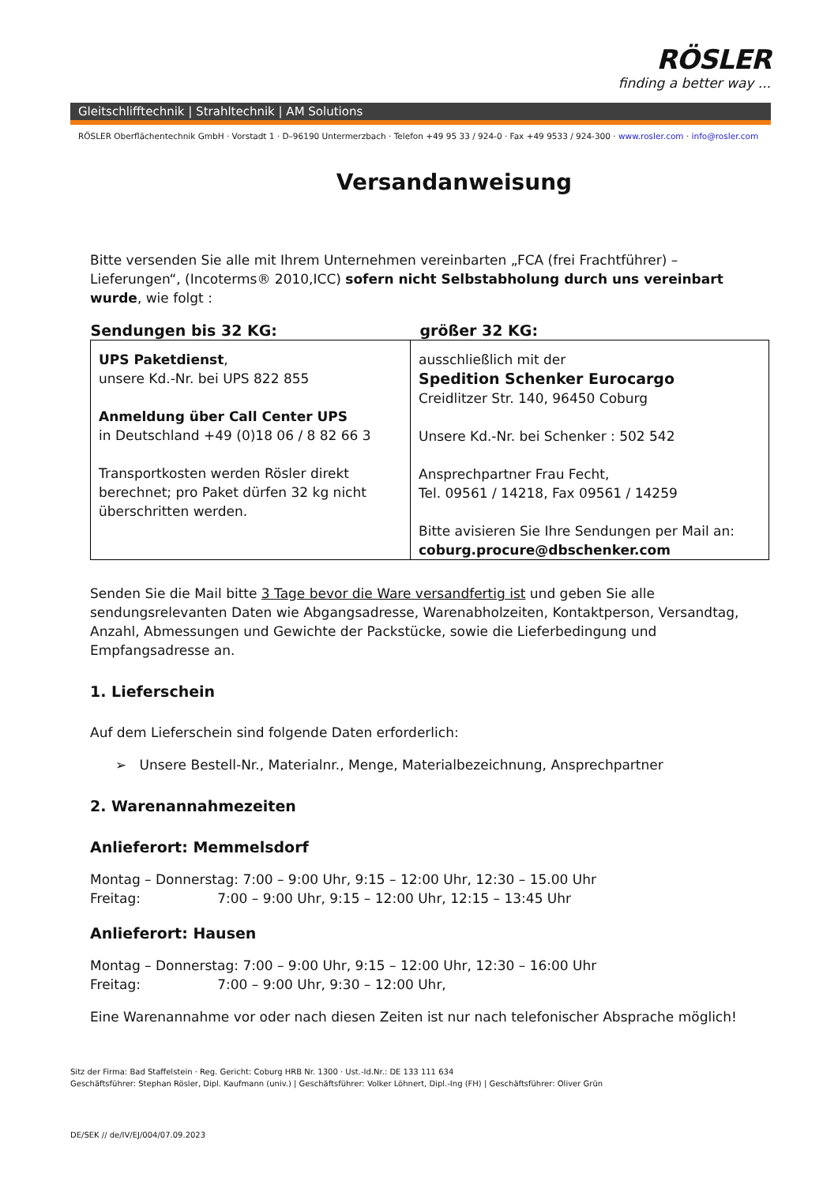RÖSLER
finding a better way ...
Gleitschlifftechnik | Strahltechnik | AM Solutions
RÖSLER Oberflächentechnik GmbH · Vorstadt 1 · D–96190 Untermerzbach · Telefon +49 95 33 / 924-0 · Fax +49 9533 / 924-300 · www.rosler.com · info@rosler.com
Versandanweisung
Bitte versenden Sie alle mit Ihrem Unternehmen vereinbarten „FCA (frei Frachtführer) – Lieferungen“, (Incoterms® 2010,ICC) sofern nicht Selbstabholung durch uns vereinbart wurde, wie folgt :
| Sendungen bis 32 KG: | größer 32 KG: |
| --- | --- |
| UPS Paketdienst , unsere Kd.-Nr. bei UPS 822 855 Anmeldung über Call Center UPS in Deutschland +49 (0)18 06 / 8 82 66 3 Transportkosten werden Rösler direkt berechnet; pro Paket dürfen 32 kg nicht überschritten werden. | ausschließlich mit der Spedition Schenker Eurocargo Creidlitzer Str. 140, 96450 Coburg Unsere Kd.-Nr. bei Schenker : 502 542 Ansprechpartner Frau Fecht, Tel. 09561 / 14218, Fax 09561 / 14259 Bitte avisieren Sie Ihre Sendungen per Mail an: coburg.procure@dbschenker.com |
Senden Sie die Mail bitte 3 Tage bevor die Ware versandfertig ist und geben Sie alle sendungsrelevanten Daten wie Abgangsadresse, Warenabholzeiten, Kontaktperson, Versandtag, Anzahl, Abmessungen und Gewichte der Packstücke, sowie die Lieferbedingung und Empfangsadresse an.
1. Lieferschein
Auf dem Lieferschein sind folgende Daten erforderlich:
➢ Unsere Bestell-Nr., Materialnr., Menge, Materialbezeichnung, Ansprechpartner
2. Warenannahmezeiten
Anlieferort: Memmelsdorf
Montag – Donnerstag: 7:00 – 9:00 Uhr, 9:15 – 12:00 Uhr, 12:30 – 15.00 Uhr
Freitag: 7:00 – 9:00 Uhr, 9:15 – 12:00 Uhr, 12:15 – 13:45 Uhr
Anlieferort: Hausen
Montag – Donnerstag: 7:00 – 9:00 Uhr, 9:15 – 12:00 Uhr, 12:30 – 16:00 Uhr
Freitag: 7:00 – 9:00 Uhr, 9:30 – 12:00 Uhr,
Eine Warenannahme vor oder nach diesen Zeiten ist nur nach telefonischer Absprache möglich!
Sitz der Firma: Bad Staffelstein · Reg. Gericht: Coburg HRB Nr. 1300 · Ust.-Id.Nr.: DE 133 111 634
Geschäftsführer: Stephan Rösler, Dipl. Kaufmann (univ.) | Geschäftsführer: Volker Löhnert, Dipl.-Ing (FH) | Geschäftsführer: Oliver Grün
DE/SEK // de/IV/EJ/004/07.09.2023